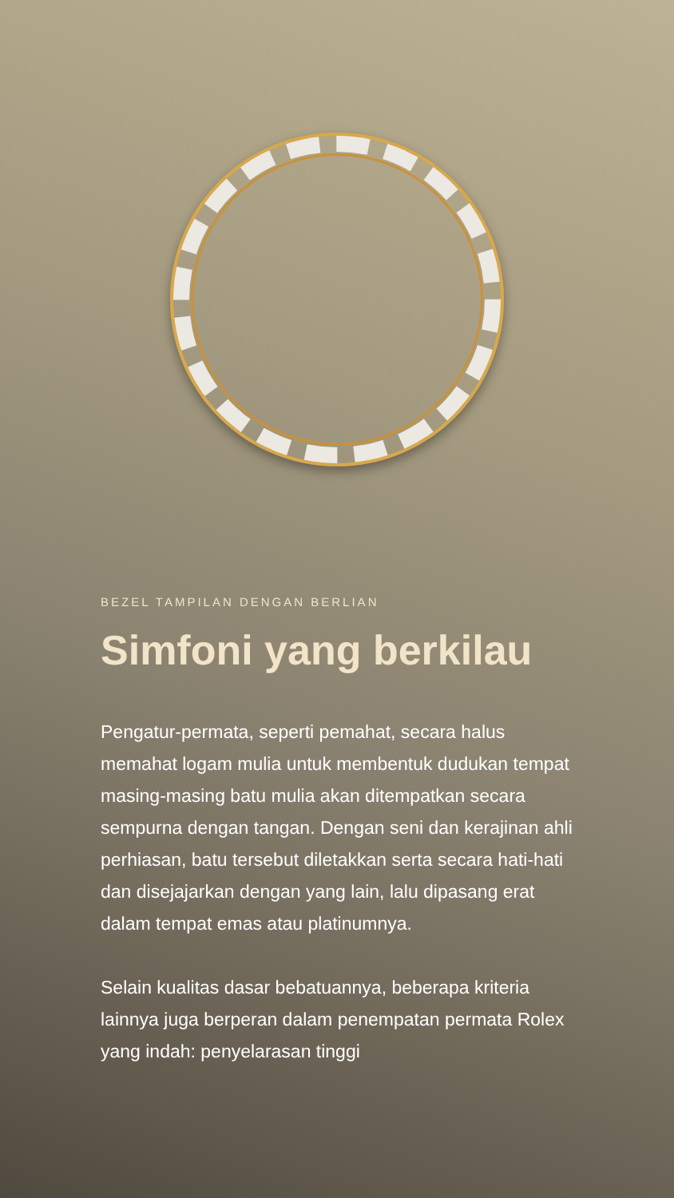BEZEL TAMPILAN DENGAN BERLIAN
Simfoni yang berkilau
Pengatur-permata, seperti pemahat, secara halus memahat logam mulia untuk membentuk dudukan tempat masing-masing batu mulia akan ditempatkan secara sempurna dengan tangan. Dengan seni dan kerajinan ahli perhiasan, batu tersebut diletakkan serta secara hati-hati dan disejajarkan dengan yang lain, lalu dipasang erat dalam tempat emas atau platinumnya.
Selain kualitas dasar bebatuannya, beberapa kriteria lainnya juga berperan dalam penempatan permata Rolex yang indah: penyelarasan tinggi